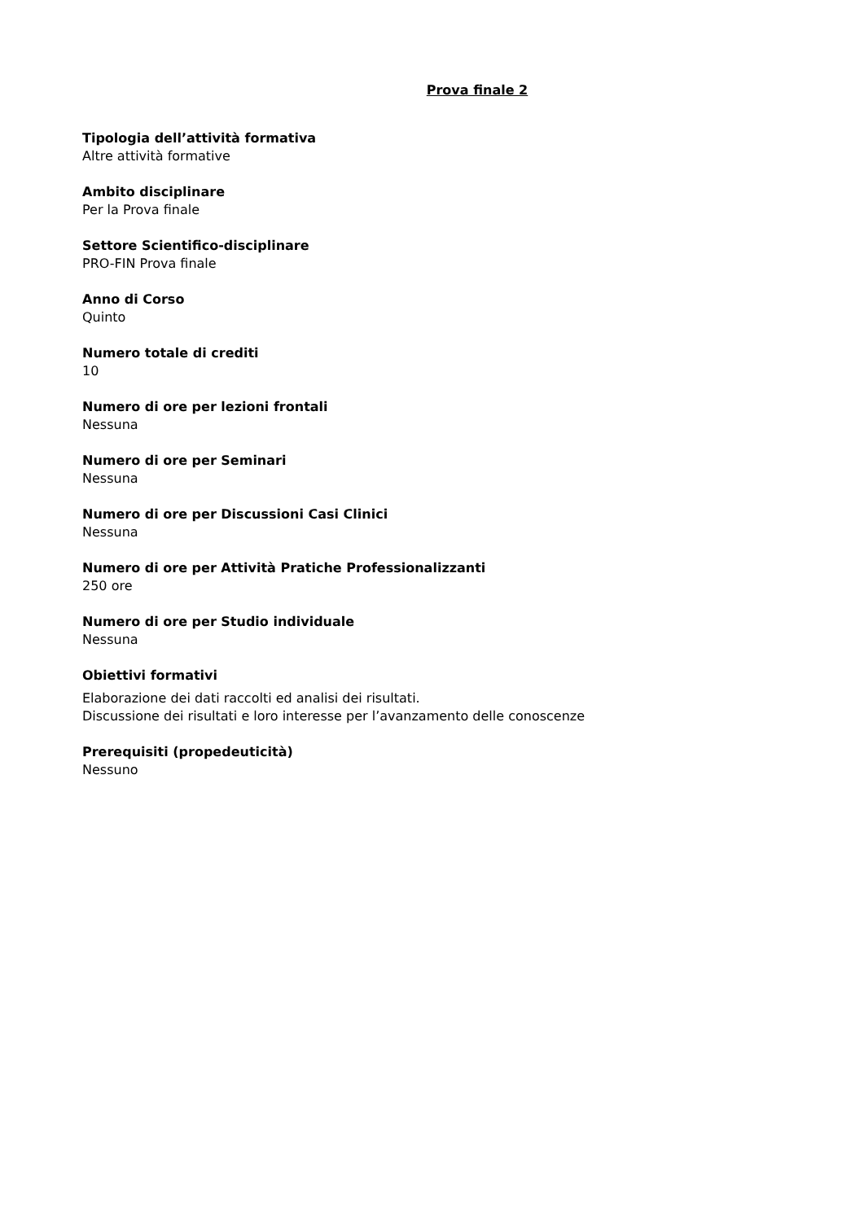Prova finale 2
Tipologia dell’attività formativa
Altre attività formative
Ambito disciplinare
Per la Prova finale
Settore Scientifico-disciplinare
PRO-FIN Prova finale
Anno di Corso
Quinto
Numero totale di crediti
10
Numero di ore per lezioni frontali
Nessuna
Numero di ore per Seminari
Nessuna
Numero di ore per Discussioni Casi Clinici
Nessuna
Numero di ore per Attività Pratiche Professionalizzanti
250 ore
Numero di ore per Studio individuale
Nessuna
Obiettivi formativi
Elaborazione dei dati raccolti ed analisi dei risultati.
Discussione dei risultati e loro interesse per l’avanzamento delle conoscenze
Prerequisiti (propedeuticità)
Nessuno